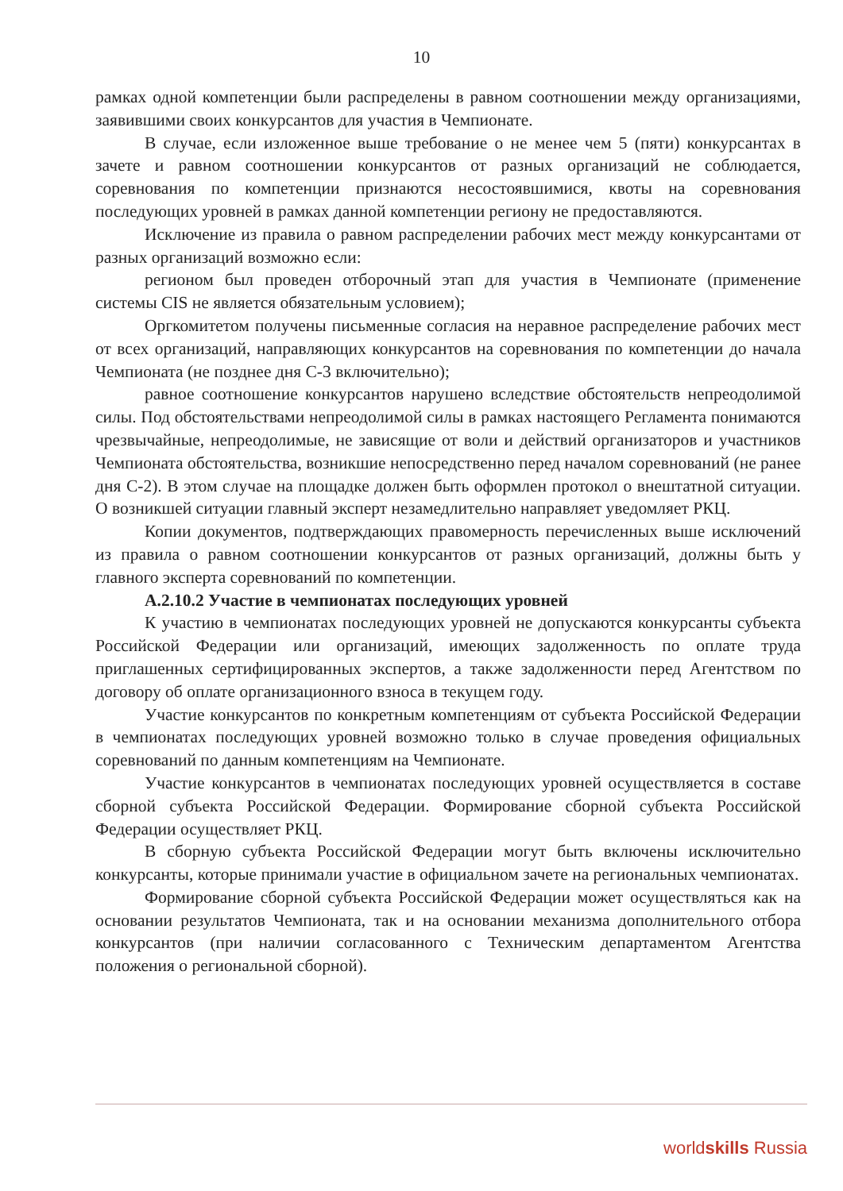10
рамках одной компетенции были распределены в равном соотношении между организациями, заявившими своих конкурсантов для участия в Чемпионате.
В случае, если изложенное выше требование о не менее чем 5 (пяти) конкурсантах в зачете и равном соотношении конкурсантов от разных организаций не соблюдается, соревнования по компетенции признаются несостоявшимися, квоты на соревнования последующих уровней в рамках данной компетенции региону не предоставляются.
Исключение из правила о равном распределении рабочих мест между конкурсантами от разных организаций возможно если:
регионом был проведен отборочный этап для участия в Чемпионате (применение системы CIS не является обязательным условием);
Оргкомитетом получены письменные согласия на неравное распределение рабочих мест от всех организаций, направляющих конкурсантов на соревнования по компетенции до начала Чемпионата (не позднее дня С-3 включительно);
равное соотношение конкурсантов нарушено вследствие обстоятельств непреодолимой силы. Под обстоятельствами непреодолимой силы в рамках настоящего Регламента понимаются чрезвычайные, непреодолимые, не зависящие от воли и действий организаторов и участников Чемпионата обстоятельства, возникшие непосредственно перед началом соревнований (не ранее дня С-2). В этом случае на площадке должен быть оформлен протокол о внештатной ситуации. О возникшей ситуации главный эксперт незамедлительно направляет уведомляет РКЦ.
Копии документов, подтверждающих правомерность перечисленных выше исключений из правила о равном соотношении конкурсантов от разных организаций, должны быть у главного эксперта соревнований по компетенции.
А.2.10.2 Участие в чемпионатах последующих уровней
К участию в чемпионатах последующих уровней не допускаются конкурсанты субъекта Российской Федерации или организаций, имеющих задолженность по оплате труда приглашенных сертифицированных экспертов, а также задолженности перед Агентством по договору об оплате организационного взноса в текущем году.
Участие конкурсантов по конкретным компетенциям от субъекта Российской Федерации в чемпионатах последующих уровней возможно только в случае проведения официальных соревнований по данным компетенциям на Чемпионате.
Участие конкурсантов в чемпионатах последующих уровней осуществляется в составе сборной субъекта Российской Федерации. Формирование сборной субъекта Российской Федерации осуществляет РКЦ.
В сборную субъекта Российской Федерации могут быть включены исключительно конкурсанты, которые принимали участие в официальном зачете на региональных чемпионатах.
Формирование сборной субъекта Российской Федерации может осуществляться как на основании результатов Чемпионата, так и на основании механизма дополнительного отбора конкурсантов (при наличии согласованного с Техническим департаментом Агентства положения о региональной сборной).
worldskills Russia